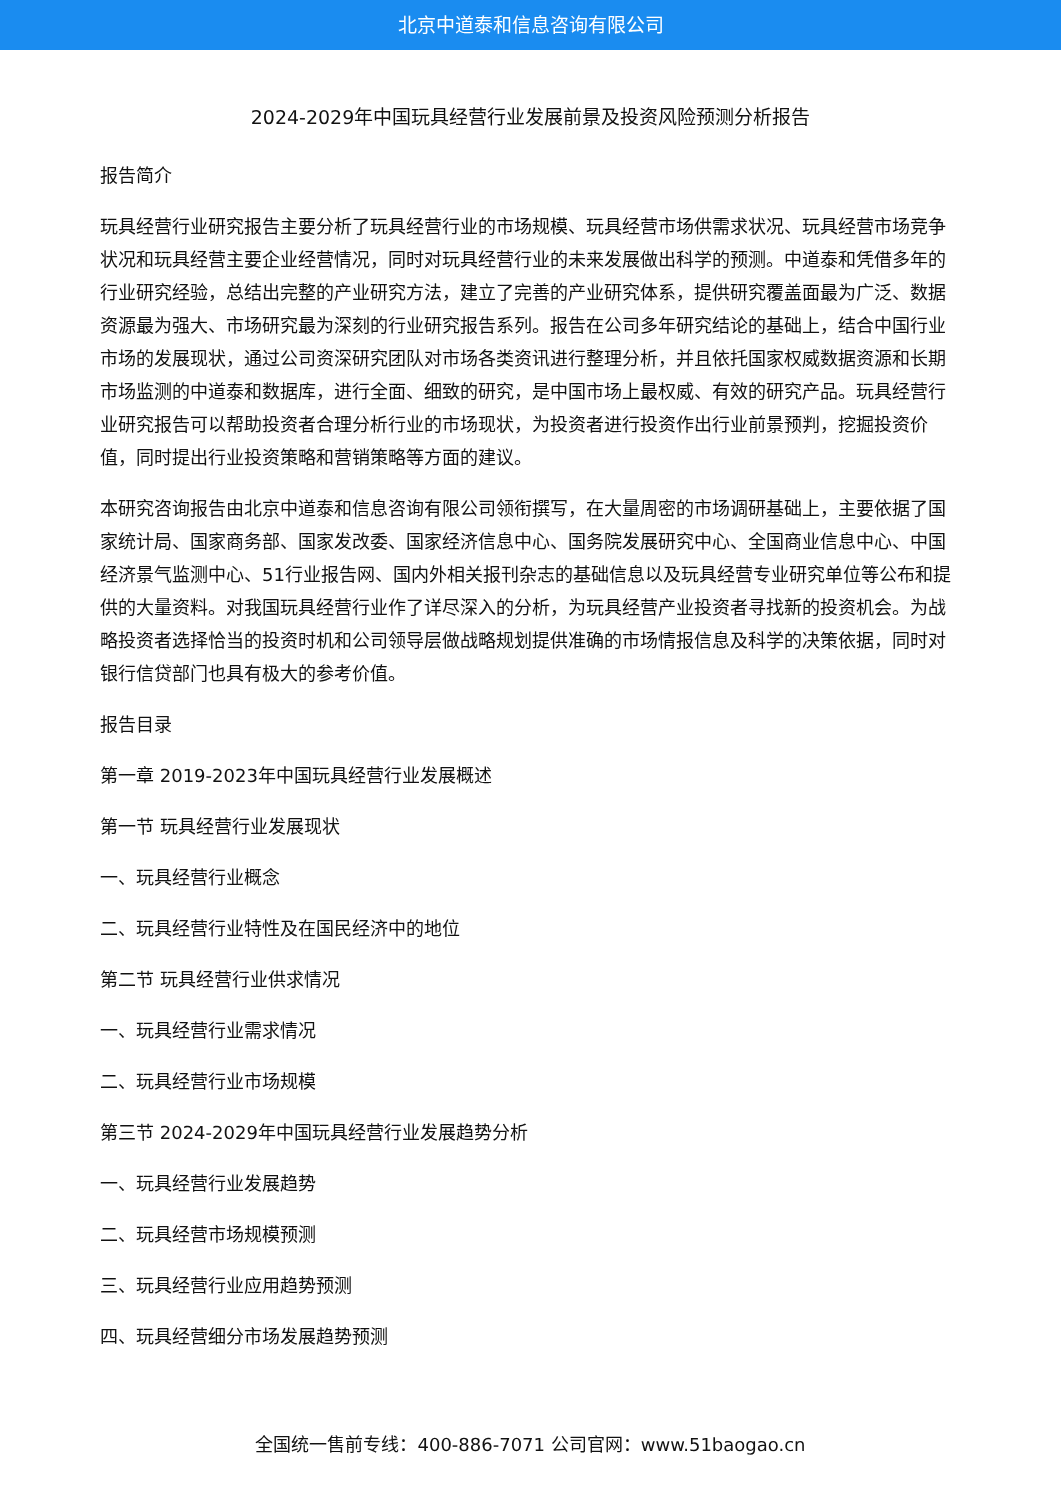北京中道泰和信息咨询有限公司
2024-2029年中国玩具经营行业发展前景及投资风险预测分析报告
报告简介
玩具经营行业研究报告主要分析了玩具经营行业的市场规模、玩具经营市场供需求状况、玩具经营市场竞争状况和玩具经营主要企业经营情况，同时对玩具经营行业的未来发展做出科学的预测。中道泰和凭借多年的行业研究经验，总结出完整的产业研究方法，建立了完善的产业研究体系，提供研究覆盖面最为广泛、数据资源最为强大、市场研究最为深刻的行业研究报告系列。报告在公司多年研究结论的基础上，结合中国行业市场的发展现状，通过公司资深研究团队对市场各类资讯进行整理分析，并且依托国家权威数据资源和长期市场监测的中道泰和数据库，进行全面、细致的研究，是中国市场上最权威、有效的研究产品。玩具经营行业研究报告可以帮助投资者合理分析行业的市场现状，为投资者进行投资作出行业前景预判，挖掘投资价值，同时提出行业投资策略和营销策略等方面的建议。
本研究咨询报告由北京中道泰和信息咨询有限公司领衔撰写，在大量周密的市场调研基础上，主要依据了国家统计局、国家商务部、国家发改委、国家经济信息中心、国务院发展研究中心、全国商业信息中心、中国经济景气监测中心、51行业报告网、国内外相关报刊杂志的基础信息以及玩具经营专业研究单位等公布和提供的大量资料。对我国玩具经营行业作了详尽深入的分析，为玩具经营产业投资者寻找新的投资机会。为战略投资者选择恰当的投资时机和公司领导层做战略规划提供准确的市场情报信息及科学的决策依据，同时对银行信贷部门也具有极大的参考价值。
报告目录
第一章 2019-2023年中国玩具经营行业发展概述
第一节 玩具经营行业发展现状
一、玩具经营行业概念
二、玩具经营行业特性及在国民经济中的地位
第二节 玩具经营行业供求情况
一、玩具经营行业需求情况
二、玩具经营行业市场规模
第三节 2024-2029年中国玩具经营行业发展趋势分析
一、玩具经营行业发展趋势
二、玩具经营市场规模预测
三、玩具经营行业应用趋势预测
四、玩具经营细分市场发展趋势预测
全国统一售前专线：400-886-7071 公司官网：www.51baogao.cn